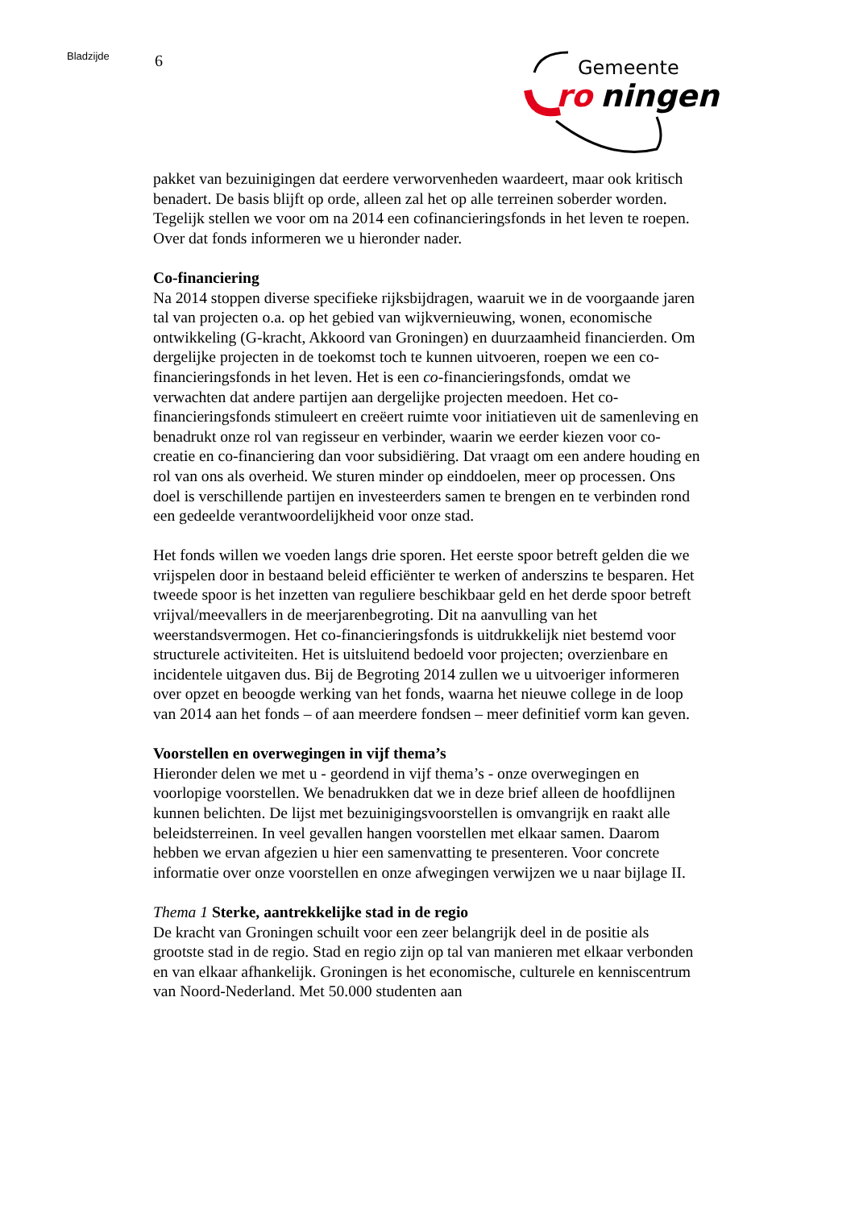Bladzijde 6
Gemeente
ro
ningen
pakket van bezuinigingen dat eerdere verworvenheden waardeert, maar ook kritisch benadert. De basis blijft op orde, alleen zal het op alle terreinen soberder worden. Tegelijk stellen we voor om na 2014 een cofinancieringsfonds in het leven te roepen. Over dat fonds informeren we u hieronder nader.
Co-financiering
Na 2014 stoppen diverse specifieke rijksbijdragen, waaruit we in de voorgaande jaren tal van projecten o.a. op het gebied van wijkvernieuwing, wonen, economische ontwikkeling (G-kracht, Akkoord van Groningen) en duurzaamheid financierden. Om dergelijke projecten in de toekomst toch te kunnen uitvoeren, roepen we een co-financieringsfonds in het leven. Het is een co-financieringsfonds, omdat we verwachten dat andere partijen aan dergelijke projecten meedoen. Het co-financieringsfonds stimuleert en creëert ruimte voor initiatieven uit de samenleving en benadrukt onze rol van regisseur en verbinder, waarin we eerder kiezen voor co-creatie en co-financiering dan voor subsidiëring. Dat vraagt om een andere houding en rol van ons als overheid. We sturen minder op einddoelen, meer op processen. Ons doel is verschillende partijen en investeerders samen te brengen en te verbinden rond een gedeelde verantwoordelijkheid voor onze stad.
Het fonds willen we voeden langs drie sporen. Het eerste spoor betreft gelden die we vrijspelen door in bestaand beleid efficiënter te werken of anderszins te besparen. Het tweede spoor is het inzetten van reguliere beschikbaar geld en het derde spoor betreft vrijval/meevallers in de meerjarenbegroting. Dit na aanvulling van het weerstandsvermogen. Het co-financieringsfonds is uitdrukkelijk niet bestemd voor structurele activiteiten. Het is uitsluitend bedoeld voor projecten; overzienbare en incidentele uitgaven dus. Bij de Begroting 2014 zullen we u uitvoeriger informeren over opzet en beoogde werking van het fonds, waarna het nieuwe college in de loop van 2014 aan het fonds – of aan meerdere fondsen – meer definitief vorm kan geven.
Voorstellen en overwegingen in vijf thema’s
Hieronder delen we met u - geordend in vijf thema’s - onze overwegingen en voorlopige voorstellen. We benadrukken dat we in deze brief alleen de hoofdlijnen kunnen belichten. De lijst met bezuinigingsvoorstellen is omvangrijk en raakt alle beleidsterreinen. In veel gevallen hangen voorstellen met elkaar samen. Daarom hebben we ervan afgezien u hier een samenvatting te presenteren. Voor concrete informatie over onze voorstellen en onze afwegingen verwijzen we u naar bijlage II.
Thema 1 Sterke, aantrekkelijke stad in de regio
De kracht van Groningen schuilt voor een zeer belangrijk deel in de positie als grootste stad in de regio. Stad en regio zijn op tal van manieren met elkaar verbonden en van elkaar afhankelijk. Groningen is het economische, culturele en kenniscentrum van Noord-Nederland. Met 50.000 studenten aan